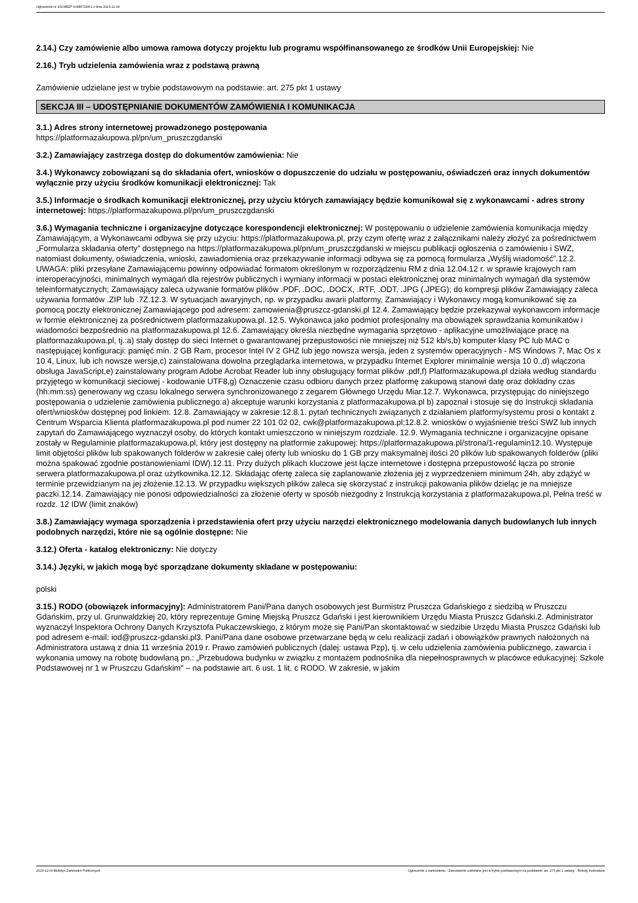Ogłoszenie nr 2023/BZP 00485726/01 z dnia 2023-11-09
2.14.) Czy zamówienie albo umowa ramowa dotyczy projektu lub programu współfinansowanego ze środków Unii Europejskiej: Nie
2.16.) Tryb udzielenia zamówienia wraz z podstawą prawną
Zamówienie udzielane jest w trybie podstawowym na podstawie: art. 275 pkt 1 ustawy
SEKCJA III – UDOSTĘPNIANIE DOKUMENTÓW ZAMÓWIENIA I KOMUNIKACJA
3.1.) Adres strony internetowej prowadzonego postępowania
https://platformazakupowa.pl/pn/um_pruszczgdanski
3.2.) Zamawiający zastrzega dostęp do dokumentów zamówienia: Nie
3.4.) Wykonawcy zobowiązani są do składania ofert, wniosków o dopuszczenie do udziału w postępowaniu, oświadczeń oraz innych dokumentów wyłącznie przy użyciu środków komunikacji elektronicznej: Tak
3.5.) Informacje o środkach komunikacji elektronicznej, przy użyciu których zamawiający będzie komunikował się z wykonawcami - adres strony internetowej: https://platformazakupowa.pl/pn/um_pruszczgdanski
3.6.) Wymagania techniczne i organizacyjne dotyczące korespondencji elektronicznej: W postępowaniu o udzielenie zamówienia komunikacja między Zamawiającym, a Wykonawcami odbywa się przy użyciu: https://platformazakupowa.pl, przy czym ofertę wraz z załącznikami należy złożyć za pośrednictwem „Formularza składania oferty” dostępnego na https://platformazakupowa.pl/pn/um_pruszczgdanski w miejscu publikacji ogłoszenia o zamówieniu i SWZ, natomiast dokumenty, oświadczenia, wnioski, zawiadomienia oraz przekazywanie informacji odbywa się za pomocą formularza „Wyślij wiadomość”.12.2. UWAGA: pliki przesyłane Zamawiającemu powinny odpowiadać formatom określonym w rozporządzeniu RM z dnia 12.04.12 r. w sprawie krajowych ram interoperacyjności, minimalnych wymagań dla rejestrów publicznych i wymiany informacji w postaci elektronicznej oraz minimalnych wymagań dla systemów teleinformatycznych; Zamawiający zaleca używanie formatów plików .PDF, .DOC, .DOCX, .RTF, .ODT, .JPG (.JPEG); do kompresji plików Zamawiający zaleca używania formatów .ZIP lub .7Z.12.3. W sytuacjach awaryjnych, np. w przypadku awarii platformy, Zamawiający i Wykonawcy mogą komunikować się za pomocą poczty elektronicznej Zamawiającego pod adresem: zamowienia@pruszcz-gdanski.pl 12.4. Zamawiający będzie przekazywał wykonawcom informacje w formie elektronicznej za pośrednictwem platformazakupowa.pl. 12.5. Wykonawca jako podmiot profesjonalny ma obowiązek sprawdzania komunikatów i wiadomości bezpośrednio na platformazakupowa.pl 12.6. Zamawiający określa niezbędne wymagania sprzętowo - aplikacyjne umożliwiające pracę na platformazakupowa.pl, tj.:a) stały dostęp do sieci Internet o gwarantowanej przepustowości nie mniejszej niż 512 kb/s,b) komputer klasy PC lub MAC o następującej konfiguracji: pamięć min. 2 GB Ram, procesor Intel IV 2 GHZ lub jego nowsza wersja, jeden z systemów operacyjnych - MS Windows 7, Mac Os x 10 4, Linux, lub ich nowsze wersje,c) zainstalowana dowolna przeglądarka internetowa, w przypadku Internet Explorer minimalnie wersja 10 0.,d) włączona obsługa JavaScript,e) zainstalowany program Adobe Acrobat Reader lub inny obsługujący format plików .pdf,f) Platformazakupowa.pl działa według standardu przyjętego w komunikacji sieciowej - kodowanie UTF8,g) Oznaczenie czasu odbioru danych przez platformę zakupową stanowi datę oraz dokładny czas (hh:mm:ss) generowany wg czasu lokalnego serwera synchronizowanego z zegarem Głównego Urzędu Miar.12.7. Wykonawca, przystępując do niniejszego postępowania o udzielenie zamówienia publicznego:a) akceptuje warunki korzystania z platformazakupowa.pl b) zapoznał i stosuje się do Instrukcji składania ofert/wniosków dostępnej pod linkiem. 12.8. Zamawiający w zakresie:12.8.1. pytań technicznych związanych z działaniem platformy/systemu prosi o kontakt z Centrum Wsparcia Klienta platformazakupowa.pl pod numer 22 101 02 02, cwk@platformazakupowa.pl;12.8.2. wniosków o wyjaśnienie treści SWZ lub innych zapytań do Zamawiającego wyznaczył osoby, do których kontakt umieszczono w niniejszym rozdziale. 12.9. Wymagania techniczne i organizacyjne opisane zostały w Regulaminie platformazakupowa.pl, który jest dostępny na platformie zakupowej: https://platformazakupowa.pl/strona/1-regulamin12.10. Występuje limit objętości plików lub spakowanych folderów w zakresie całej oferty lub wniosku do 1 GB przy maksymalnej ilości 20 plików lub spakowanych folderów (pliki można spakować zgodnie postanowieniami IDW).12.11. Przy dużych plikach kluczowe jest łącze internetowe i dostępna przepustowość łącza po stronie serwera platformazakupowa.pl oraz użytkownika.12.12. Składając ofertę zaleca się zaplanowanie złożenia jej z wyprzedzeniem minimum 24h, aby zdążyć w terminie przewidzianym na jej złożenie.12.13. W przypadku większych plików zaleca się skorzystać z instrukcji pakowania plików dzieląc je na mniejsze paczki.12.14. Zamawiający nie ponosi odpowiedzialności za złożenie oferty w sposób niezgodny z Instrukcją korzystania z platformazakupowa.pl, Pełna treść w rozdz. 12 IDW (limit znaków)
3.8.) Zamawiający wymaga sporządzenia i przedstawienia ofert przy użyciu narzędzi elektronicznego modelowania danych budowlanych lub innych podobnych narzędzi, które nie są ogólnie dostępne: Nie
3.12.) Oferta - katalog elektroniczny: Nie dotyczy
3.14.) Języki, w jakich mogą być sporządzane dokumenty składane w postępowaniu:
polski
3.15.) RODO (obowiązek informacyjny): Administratorem Pani/Pana danych osobowych jest Burmistrz Pruszcza Gdańskiego z siedzibą w Pruszczu Gdańskim, przy ul. Grunwaldzkiej 20, który reprezentuje Gminę Miejską Pruszcz Gdański i jest kierownikiem Urzędu Miasta Pruszcz Gdański.2. Administrator wyznaczył Inspektora Ochrony Danych Krzysztofa Pukaczewskiego, z którym może się Pani/Pan skontaktować w siedzibie Urzędu Miasta Pruszcz Gdański lub pod adresem e-mail: iod@pruszcz-gdanski.pl3. Pani/Pana dane osobowe przetwarzane będą w celu realizacji zadań i obowiązków prawnych nałożonych na Administratora ustawą z dnia 11 września 2019 r. Prawo zamówień publicznych (dalej: ustawa Pzp), tj. w celu udzielenia zamówienia publicznego, zawarcia i wykonania umowy na robotę budowlaną pn.: „Przebudowa budynku w związku z montażem podnośnika dla niepełnosprawnych w placówce edukacyjnej: Szkole Podstawowej nr 1 w Pruszczu Gdańskim" – na podstawie art. 6 ust. 1 lit. c RODO. W zakresie, w jakim
2023-11-09 Biuletyn Zamówień Publicznych Ogłoszenie o zamówieniu - Zamówienie udzielane jest w trybie podstawowym na podstawie: art. 275 pkt 1 ustawy - Roboty budowlane